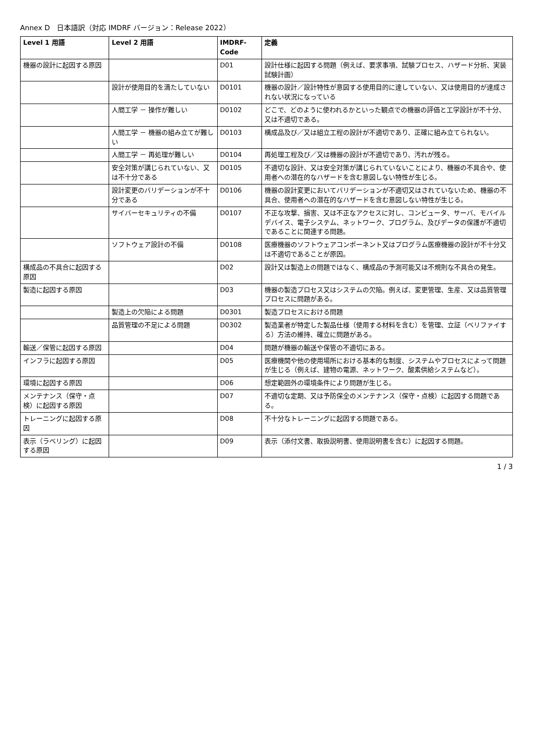Annex D　日本語訳（対応 IMDRF バージョン：Release 2022）
| Level 1 用語 | Level 2 用語 | IMDRF-Code | 定義 |
| --- | --- | --- | --- |
| 機器の設計に起因する原因 | | D01 | 設計仕様に起因する問題（例えば、要求事項、試験プロセス、ハザード分析、実装試験計画） |
| | 設計が使用目的を満たしていない | D0101 | 機器の設計／設計特性が意図する使用目的に達していない、又は使用目的が達成されない状況になっている |
| | 人間工学 － 操作が難しい | D0102 | どこで、どのように使われるかといった観点での機器の評価と工学設計が不十分、又は不適切である。 |
| | 人間工学 － 機器の組み立てが難しい | D0103 | 構成品及び／又は組立工程の設計が不適切であり、正確に組み立てられない。 |
| | 人間工学 － 再処理が難しい | D0104 | 再処理工程及び／又は機器の設計が不適切であり、汚れが残る。 |
| | 安全対策が講じられていない、又は不十分である | D0105 | 不適切な設計、又は安全対策が講じられていないことにより、機器の不具合や、使用者への潜在的なハザードを含む意図しない特性が生じる。 |
| | 設計変更のバリデーションが不十分である | D0106 | 機器の設計変更においてバリデーションが不適切又はされていないため、機器の不具合、使用者への潜在的なハザードを含む意図しない特性が生じる。 |
| | サイバーセキュリティの不備 | D0107 | 不正な攻撃、損害、又は不正なアクセスに対し、コンピュータ、サーバ、モバイルデバイス、電子システム、ネットワーク、プログラム、及びデータの保護が不適切であることに関連する問題。 |
| | ソフトウェア設計の不備 | D0108 | 医療機器のソフトウェアコンポーネント又はプログラム医療機器の設計が不十分又は不適切であることが原因。 |
| 構成品の不具合に起因する原因 | | D02 | 設計又は製造上の問題ではなく、構成品の予測可能又は不規則な不具合の発生。 |
| 製造に起因する原因 | | D03 | 機器の製造プロセス又はシステムの欠陥。例えば、変更管理、生産、又は品質管理プロセスに問題がある。 |
| | 製造上の欠陥による問題 | D0301 | 製造プロセスにおける問題 |
| | 品質管理の不足による問題 | D0302 | 製造業者が特定した製品仕様（使用する材料を含む）を管理、立証（ベリファイする）方法の維持、確立に問題がある。 |
| 輸送／保管に起因する原因 | | D04 | 問題が機器の輸送や保管の不適切にある。 |
| インフラに起因する原因 | | D05 | 医療機関や他の使用場所における基本的な制度、システムやプロセスによって問題が生じる（例えば、建物の電源、ネットワーク、酸素供給システムなど）。 |
| 環境に起因する原因 | | D06 | 想定範囲外の環境条件により問題が生じる。 |
| メンテナンス（保守・点検）に起因する原因 | | D07 | 不適切な定期、又は予防保全のメンテナンス（保守・点検）に起因する問題である。 |
| トレーニングに起因する原因 | | D08 | 不十分なトレーニングに起因する問題である。 |
| 表示（ラベリング）に起因する原因 | | D09 | 表示（添付文書、取扱説明書、使用説明書を含む）に起因する問題。 |
1 / 3